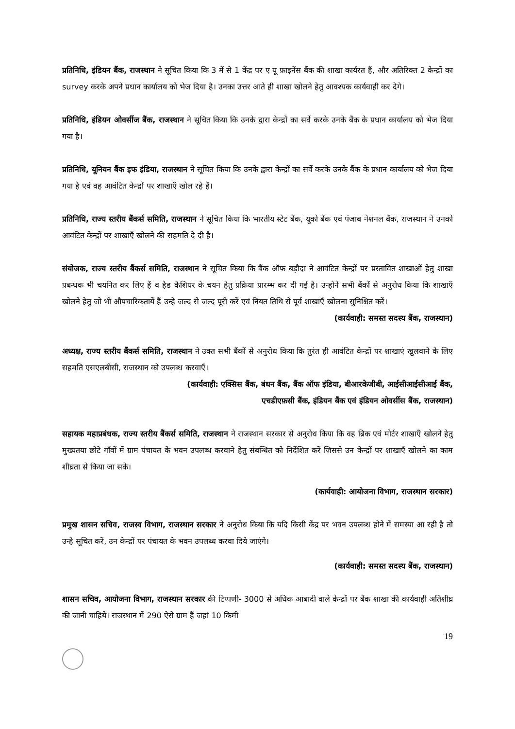प्रतिनिधि, इंडियन बैंक, राजस्थान ने सूचित किया कि 3 में से 1 केंद्र पर ए यू फ़ाइनेंस बैंक की शाखा कार्यरत हैं, और अतिरिक्त 2 केन्द्रों का survey करके अपने प्रधान कार्यालय को भेज दिया है। उनका उत्तर आते ही शाखा खोलने हेतु आवश्यक कार्यवाही कर देगे।
प्रतिनिधि, इंडियन ओवर्सीज बैंक, राजस्थान ने सूचित किया कि उनके द्वारा केन्द्रों का सर्वे करके उनके बैंक के प्रधान कार्यालय को भेज दिया गया है।
प्रतिनिधि, यूनियन बैंक इफ इंडिया, राजस्थान ने सूचित किया कि उनके द्वारा केन्द्रों का सर्वे करके उनके बैंक के प्रधान कार्यालय को भेज दिया गया है एवं वह आवंटित केन्द्रों पर शाखाएँ खोल रहे हैं।
प्रतिनिधि, राज्य स्तरीय बैंकर्स समिति, राजस्थान ने सूचित किया कि भारतीय स्टेट बैंक, यूको बैंक एवं पंजाब नेशनल बैंक, राजस्थान ने उनको आवंटित केन्द्रों पर शाखाएँ खोलने की सहमति दे दी है।
संयोजक, राज्य स्तरीय बैंकर्स समिति, राजस्थान ने सूचित किया कि बैंक ऑफ बड़ौदा ने आवंटित केन्द्रों पर प्रस्तावित शाखाओं हेतु शाखा प्रबन्धक भी चयनित कर लिए हैं व हैड कैशियर के चयन हेतु प्रक्रिया प्रारम्भ कर दी गई है। उन्होने सभी बैंकों से अनुरोध किया कि शाखाएँ खोलने हेतु जो भी औपचारिकतायें हैं उन्हे जल्द से जल्द पूरी करें एवं नियत तिथि से पूर्व शाखाएँ खोलना सुनिश्चित करें।
(कार्यवाही: समस्त सदस्य बैंक, राजस्थान)
अध्यक्ष, राज्य स्तरीय बैंकर्स समिति, राजस्थान ने उक्त सभी बैंकों से अनुरोध किया कि तुरंत ही आवंटित केन्द्रों पर शाखाएं खुलवाने के लिए सहमति एसएलबीसी, राजस्थान को उपलब्ध करवाएँ।
(कार्यवाही: एक्सिस बैंक, बंधन बैंक, बैंक ऑफ इंडिया, बीआरकेजीबी, आईसीआईसीआई बैंक,
एचडीएफ़सी बैंक, इंडियन बैंक एवं इंडियन ओवर्सीस बैंक, राजस्थान)
सहायक महाप्रबंधक, राज्य स्तरीय बैंकर्स समिति, राजस्थान ने राजस्थान सरकार से अनुरोध किया कि वह ब्रिक एवं मोर्टर शाखाएँ खोलने हेतु मुख्यतया छोटे गाँवों में ग्राम पंचायत के भवन उपलब्ध करवाने हेतु संबन्धित को निर्देशित करें जिससे उन केन्द्रों पर शाखाएँ खोलने का काम शीघ्रता से किया जा सके।
(कार्यवाही: आयोजना विभाग, राजस्थान सरकार)
प्रमुख शासन सचिव, राजस्व विभाग, राजस्थान सरकार ने अनुरोध किया कि यदि किसी केंद्र पर भवन उपलब्ध होने में समस्या आ रही है तो उन्हे सूचित करें, उन केन्द्रों पर पंचायत के भवन उपलब्ध करवा दिये जाएंगे।
(कार्यवाही: समस्त सदस्य बैंक, राजस्थान)
शासन सचिव, आयोजना विभाग, राजस्थान सरकार की टिप्पणी- 3000 से अधिक आबादी वाले केन्द्रों पर बैंक शाखा की कार्यवाही अतिशीघ्र की जानी चाहिये। राजस्थान में 290 ऐसे ग्राम हैं जहां 10 किमी
19